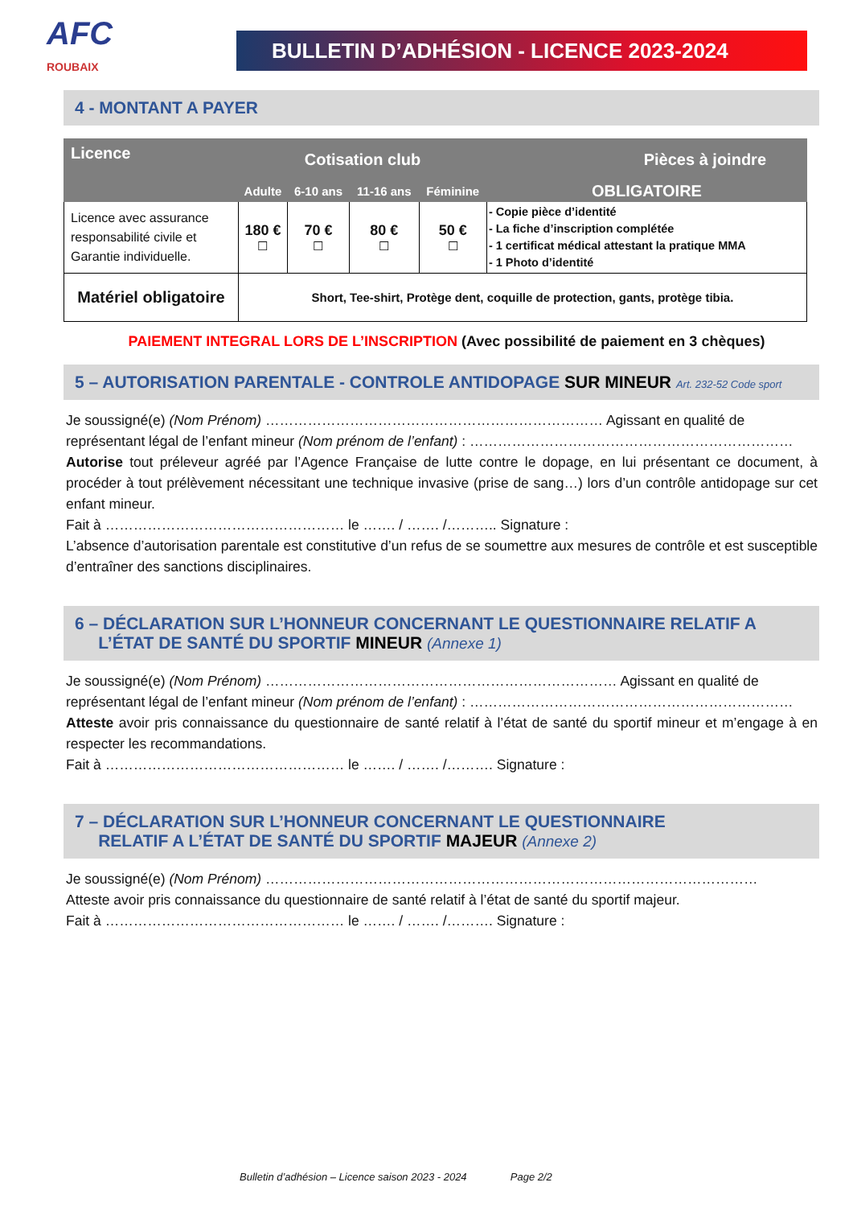AFC
ROUBAIX
BULLETIN D’ADHÉSION - LICENCE 2023-2024
4 - MONTANT A PAYER
| Licence | Cotisation club | | | | Pièces à joindre |
| --- | --- | --- | --- | --- | --- |
| | Adulte | 6-10 ans | 11-16 ans | Féminine | OBLIGATOIRE |
| Licence avec assurance responsabilité civile et Garantie individuelle. | 180 € ☐ | 70 € ☐ | 80 € ☐ | 50 € ☐ | - Copie pièce d’identité - La fiche d’inscription complétée - 1 certificat médical attestant la pratique MMA - 1 Photo d’identité |
| Matériel obligatoire | Short, Tee-shirt, Protège dent, coquille de protection, gants, protège tibia. | | | | |
PAIEMENT INTEGRAL LORS DE L’INSCRIPTION (Avec possibilité de paiement en 3 chèques)
5 – AUTORISATION PARENTALE - CONTROLE ANTIDOPAGE SUR MINEUR Art. 232-52 Code sport
Je soussigné(e) (Nom Prénom) ……………………………………………………………… Agissant en qualité de
représentant légal de l’enfant mineur (Nom prénom de l’enfant) : ……………………………………………………………
Autorise tout préleveur agréé par l’Agence Française de lutte contre le dopage, en lui présentant ce document, à procéder à tout prélèvement nécessitant une technique invasive (prise de sang…) lors d’un contrôle antidopage sur cet enfant mineur.
Fait à …………………………………………… le ……. / ……. /……….. Signature :
L’absence d’autorisation parentale est constitutive d’un refus de se soumettre aux mesures de contrôle et est susceptible d’entraîner des sanctions disciplinaires.
6 – DÉCLARATION SUR L’HONNEUR CONCERNANT LE QUESTIONNAIRE RELATIF A
L’ÉTAT DE SANTÉ DU SPORTIF MINEUR (Annexe 1)
Je soussigné(e) (Nom Prénom) ………………………………………………………………… Agissant en qualité de
représentant légal de l’enfant mineur (Nom prénom de l’enfant) : ……………………………………………………………
Atteste avoir pris connaissance du questionnaire de santé relatif à l’état de santé du sportif mineur et m’engage à en respecter les recommandations.
Fait à …………………………………………… le ……. / ……. /………. Signature :
7 – DÉCLARATION SUR L’HONNEUR CONCERNANT LE QUESTIONNAIRE
RELATIF A L’ÉTAT DE SANTÉ DU SPORTIF MAJEUR (Annexe 2)
Je soussigné(e) (Nom Prénom) ……………………………………………………………………………………………
Atteste avoir pris connaissance du questionnaire de santé relatif à l’état de santé du sportif majeur.
Fait à …………………………………………… le ……. / ……. /………. Signature :
Bulletin d’adhésion – Licence saison 2023 - 2024 Page 2/2